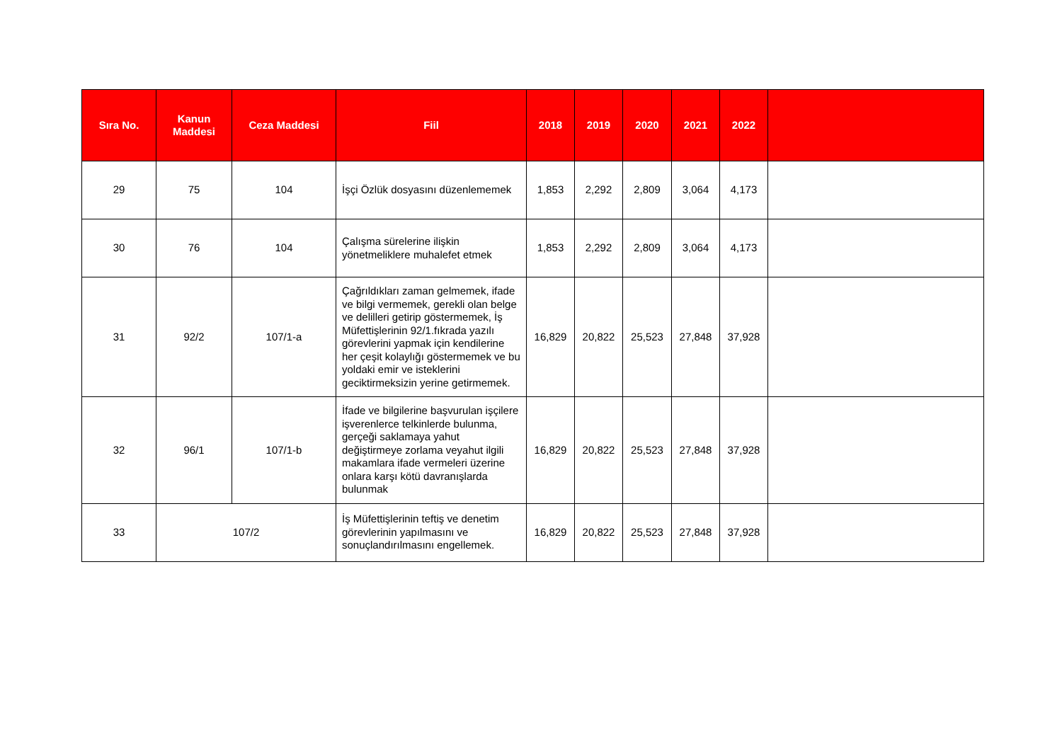| Sıra No. | Kanun Maddesi | Ceza Maddesi | Fiil | 2018 | 2019 | 2020 | 2021 | 2022 | |
| --- | --- | --- | --- | --- | --- | --- | --- | --- | --- |
| 29 | 75 | 104 | İşçi Özlük dosyasını düzenlememek | 1,853 | 2,292 | 2,809 | 3,064 | 4,173 | |
| 30 | 76 | 104 | Çalışma sürelerine ilişkin yönetmeliklere muhalefet etmek | 1,853 | 2,292 | 2,809 | 3,064 | 4,173 | |
| 31 | 92/2 | 107/1-a | Çağrıldıkları zaman gelmemek, ifade ve bilgi vermemek, gerekli olan belge ve delilleri getirip göstermemek, İş Müfettişlerinin 92/1.fıkrada yazılı görevlerini yapmak için kendilerine her çeşit kolaylığı göstermemek ve bu yoldaki emir ve isteklerini geciktirmeksizin yerine getirmemek. | 16,829 | 20,822 | 25,523 | 27,848 | 37,928 | |
| 32 | 96/1 | 107/1-b | İfade ve bilgilerine başvurulan işçilere işverenlerce telkinlerde bulunma, gerçeği saklamaya yahut değiştirmeye zorlama veyahut ilgili makamlara ifade vermeleri üzerine onlara karşı kötü davranışlarda bulunmak | 16,829 | 20,822 | 25,523 | 27,848 | 37,928 | |
| 33 | 107/2 | | İş Müfettişlerinin teftiş ve denetim görevlerinin yapılmasını ve sonuçlandırılmasını engellemek. | 16,829 | 20,822 | 25,523 | 27,848 | 37,928 | |